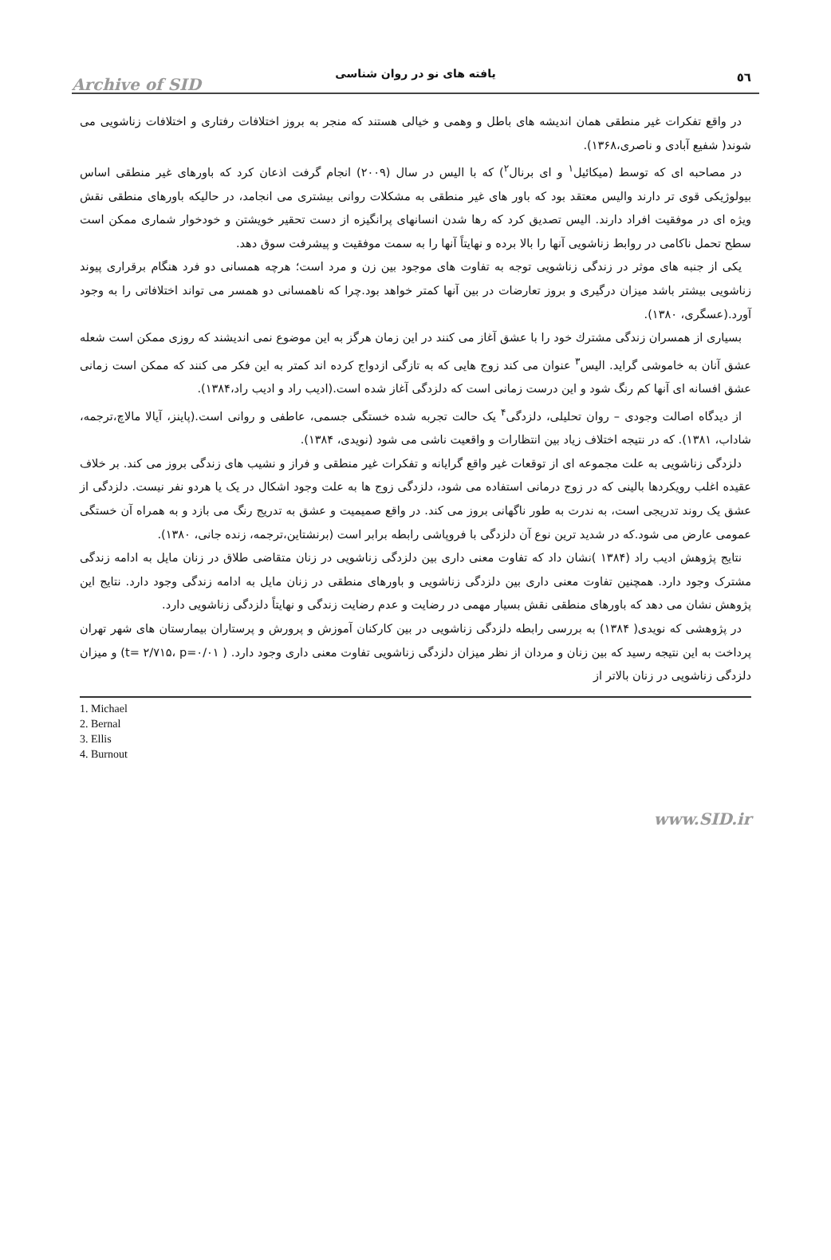٥٦
یافته های نو در روان شناسی
Archive of SID
در واقع تفکرات غیر منطقی همان اندیشه های باطل و وهمی و خیالی هستند که منجر به بروز اختلافات رفتاری و اختلافات زناشویی می شوند( شفیع آبادی و ناصری،۱۳۶۸).
در مصاحبه ای که توسط (میکائیل<sup>۱</sup> و ای برنال<sup>۲</sup>) که با الیس در سال (۲۰۰۹) انجام گرفت اذعان کرد که باورهای غیر منطقی اساس بیولوژیکی قوی تر دارند والیس معتقد بود که باور های غیر منطقی به مشکلات روانی بیشتری می انجامد، در حالیکه باورهای منطقی نقش ویژه ای در موفقیت افراد دارند. الیس تصدیق کرد که رها شدن انسانهای پرانگیزه از دست تحقیر خویشتن و خودخوار شماری ممکن است سطح تحمل ناکامی در روابط زناشویی آنها را بالا برده و نهایتاً آنها را به سمت موفقیت و پیشرفت سوق دهد.
یکی از جنبه های موثر در زندگی زناشویی توجه به تفاوت های موجود بین زن و مرد است؛ هرچه همسانی دو فرد هنگام برقراری پیوند زناشویی بیشتر باشد میزان درگیری و بروز تعارضات در بین آنها کمتر خواهد بود.چرا که ناهمسانی دو همسر می تواند اختلافاتی را به وجود آورد.(عسگری، ۱۳۸۰).
بسیاری از همسران زندگی مشترك خود را با عشق آغاز می کنند در این زمان هرگز به این موضوع نمی اندیشند که روزی ممکن است شعله عشق آنان به خاموشی گراید. الیس<sup>۳</sup> عنوان می کند زوج هایی که به تازگی ازدواج کرده اند کمتر به این فکر می کنند که ممکن است زمانی عشق افسانه ای آنها کم رنگ شود و این درست زمانی است که دلزدگی آغاز شده است.(ادیب راد و ادیب راد،۱۳۸۴).
از دیدگاه اصالت وجودی – روان تحلیلی، دلزدگی<sup>۴</sup> یک حالت تجربه شده خستگی جسمی، عاطفی و روانی است.(پاینز، آیالا مالاچ،ترجمه، شاداب، ۱۳۸۱). که در نتیجه اختلاف زیاد بین انتظارات و واقعیت ناشی می شود (نویدی، ۱۳۸۴).
دلزدگی زناشویی به علت مجموعه ای از توقعات غیر واقع گرایانه و تفکرات غیر منطقی و فراز و نشیب های زندگی بروز می کند. بر خلاف عقیده اغلب رویکردها بالینی که در زوج درمانی استفاده می شود، دلزدگی زوج ها به علت وجود اشکال در یک یا هردو نفر نیست. دلزدگی از عشق یک روند تدریجی است، به ندرت به طور ناگهانی بروز می کند. در واقع صمیمیت و عشق به تدریج رنگ می بازد و به همراه آن خستگی عمومی عارض می شود.که در شدید ترین نوع آن دلزدگی با فروپاشی رابطه برابر است (برنشتاین،ترجمه، زنده جانی، ۱۳۸۰).
نتایج پژوهش ادیب راد (۱۳۸۴ )نشان داد که تفاوت معنی داری بین دلزدگی زناشویی در زنان متقاضی طلاق در زنان مایل به ادامه زندگی مشترک وجود دارد. همچنین تفاوت معنی داری بین دلزدگی زناشویی و باورهای منطقی در زنان مایل به ادامه زندگی وجود دارد. نتایج این پژوهش نشان می دهد که باورهای منطقی نقش بسیار مهمی در رضایت و عدم رضایت زندگی و نهایتاً دلزدگی زناشویی دارد.
در پژوهشی که نویدی( ۱۳۸۴) به بررسی رابطه دلزدگی زناشویی در بین کارکنان آموزش و پرورش و پرستاران بیمارستان های شهر تهران پرداخت به این نتیجه رسید که بین زنان و مردان از نظر میزان دلزدگی زناشویی تفاوت معنی داری وجود دارد. ( t= ۲/۷۱۵، p=۰/۰۱) و میزان دلزدگی زناشویی در زنان بالاتر از
1. Michael
2. Bernal
3. Ellis
4. Burnout
www.SID.ir